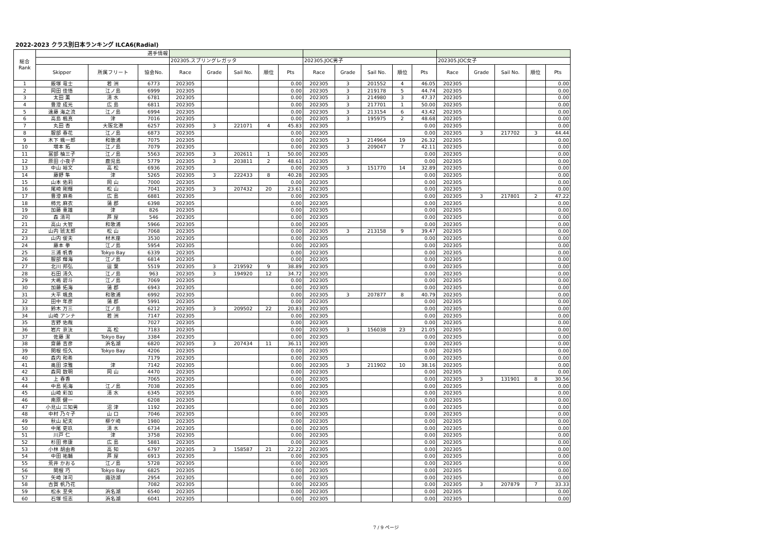2022-2023 クラス別日本ランキング ILCA6(Radial)
| 総合 Rank | 選手情報 | | | | | | | | | | | | | | | | | |
| | | | | 202305.スプリングレガッタ | | | | | 202305.JOC男子 | | | | | 202305.JOC女子 | | | | |
| | Skipper | 所属フリート | 協会No. | Race | Grade | Sail No. | 順位 | Pts | Race | Grade | Sail No. | 順位 | Pts | Race | Grade | Sail No. | 順位 | Pts |
| 1 | 飯塚 竜士 | 若 洲 | 6773 | 202305 | | | | 0.00 | 202305 | 3 | 201552 | 4 | 46.05 | 202305 | | | | 0.00 |
| 2 | 岡田 佳悟 | 江ノ島 | 6999 | 202305 | | | | 0.00 | 202305 | 3 | 219178 | 5 | 44.74 | 202305 | | | | 0.00 |
| 3 | 太田 薫 | 清 水 | 6781 | 202305 | | | | 0.00 | 202305 | 3 | 214980 | 3 | 47.37 | 202305 | | | | 0.00 |
| 4 | 豊澄 成光 | 広 島 | 6811 | 202305 | | | | 0.00 | 202305 | 3 | 217701 | 1 | 50.00 | 202305 | | | | 0.00 |
| 5 | 遠藤 海之流 | 江ノ島 | 6994 | 202305 | | | | 0.00 | 202305 | 3 | 213154 | 6 | 43.42 | 202305 | | | | 0.00 |
| 6 | 高島 楓真 | 津 | 7016 | 202305 | | | | 0.00 | 202305 | 3 | 195975 | 2 | 48.68 | 202305 | | | | 0.00 |
| 7 | 丸田 杏 | 大阪北港 | 6257 | 202305 | 3 | 221071 | 4 | 45.83 | 202305 | | | | 0.00 | 202305 | | | | 0.00 |
| 8 | 服部 春花 | 江ノ島 | 6873 | 202305 | | | | 0.00 | 202305 | | | | 0.00 | 202305 | 3 | 217702 | 3 | 44.44 |
| 9 | 木下 颯一郎 | 和歌浦 | 7075 | 202305 | | | | 0.00 | 202305 | 3 | 214964 | 19 | 26.32 | 202305 | | | | 0.00 |
| 10 | 増本 拓 | 江ノ島 | 7079 | 202305 | | | | 0.00 | 202305 | 3 | 209047 | 7 | 42.11 | 202305 | | | | 0.00 |
| 11 | 冨部 柚三子 | 江ノ島 | 5563 | 202305 | 3 | 202611 | 1 | 50.00 | 202305 | | | | 0.00 | 202305 | | | | 0.00 |
| 12 | 原田 小夜子 | 鹿児島 | 5779 | 202305 | 3 | 203811 | 2 | 48.61 | 202305 | | | | 0.00 | 202305 | | | | 0.00 |
| 13 | 中山 裕文 | 高 松 | 6936 | 202305 | | | | 0.00 | 202305 | 3 | 151770 | 14 | 32.89 | 202305 | | | | 0.00 |
| 14 | 藤野 隼 | 津 | 5265 | 202305 | 3 | 222433 | 8 | 40.28 | 202305 | | | | 0.00 | 202305 | | | | 0.00 |
| 15 | 山本 佑莉 | 岡 山 | 7000 | 202305 | | | | 0.00 | 202305 | | | | 0.00 | 202305 | | | | 0.00 |
| 16 | 尾崎 剛輝 | 松 山 | 7041 | 202305 | 3 | 207432 | 20 | 23.61 | 202305 | | | | 0.00 | 202305 | | | | 0.00 |
| 17 | 豊澄 麻希 | 広 島 | 6881 | 202305 | | | | 0.00 | 202305 | | | | 0.00 | 202305 | 3 | 217801 | 2 | 47.22 |
| 18 | 柿元 麻衣 | 蒲 郡 | 6398 | 202305 | | | | 0.00 | 202305 | | | | 0.00 | 202305 | | | | 0.00 |
| 19 | 加藤 重雄 | 津 | 826 | 202305 | | | | 0.00 | 202305 | | | | 0.00 | 202305 | | | | 0.00 |
| 20 | 森 清司 | 芦 屋 | 546 | 202305 | | | | 0.00 | 202305 | | | | 0.00 | 202305 | | | | 0.00 |
| 21 | 高山 大智 | 和歌浦 | 5966 | 202305 | | | | 0.00 | 202305 | | | | 0.00 | 202305 | | | | 0.00 |
| 22 | 山内 琥太郎 | 松 山 | 7068 | 202305 | | | | 0.00 | 202305 | 3 | 213158 | 9 | 39.47 | 202305 | | | | 0.00 |
| 23 | 山内 俊夫 | 材木座 | 3530 | 202305 | | | | 0.00 | 202305 | | | | 0.00 | 202305 | | | | 0.00 |
| 24 | 藤本 拳 | 江ノ島 | 5954 | 202305 | | | | 0.00 | 202305 | | | | 0.00 | 202305 | | | | 0.00 |
| 25 | 三浦 帆香 | Tokyo Bay | 6339 | 202305 | | | | 0.00 | 202305 | | | | 0.00 | 202305 | | | | 0.00 |
| 26 | 服部 輝海 | 江ノ島 | 6814 | 202305 | | | | 0.00 | 202305 | | | | 0.00 | 202305 | | | | 0.00 |
| 27 | 北川 邦弘 | 逗 葉 | 5519 | 202305 | 3 | 219592 | 9 | 38.89 | 202305 | | | | 0.00 | 202305 | | | | 0.00 |
| 28 | 石田 清久 | 江ノ島 | 963 | 202305 | 3 | 194920 | 12 | 34.72 | 202305 | | | | 0.00 | 202305 | | | | 0.00 |
| 29 | 大嶋 碧斗 | 江ノ島 | 7069 | 202305 | | | | 0.00 | 202305 | | | | 0.00 | 202305 | | | | 0.00 |
| 30 | 加藤 拓海 | 蒲 郡 | 6943 | 202305 | | | | 0.00 | 202305 | | | | 0.00 | 202305 | | | | 0.00 |
| 31 | 大平 颯良 | 和歌浦 | 6992 | 202305 | | | | 0.00 | 202305 | 3 | 207877 | 8 | 40.79 | 202305 | | | | 0.00 |
| 32 | 田中 年彦 | 蒲 郡 | 5991 | 202305 | | | | 0.00 | 202305 | | | | 0.00 | 202305 | | | | 0.00 |
| 33 | 鈴木 万三 | 江ノ島 | 6212 | 202305 | 3 | 209502 | 22 | 20.83 | 202305 | | | | 0.00 | 202305 | | | | 0.00 |
| 34 | 山崎 アンナ | 若 洲 | 7147 | 202305 | | | | 0.00 | 202305 | | | | 0.00 | 202305 | | | | 0.00 |
| 35 | 吉野 佑哉 | | 7027 | 202305 | | | | 0.00 | 202305 | | | | 0.00 | 202305 | | | | 0.00 |
| 36 | 岩片 京汰 | 高 松 | 7183 | 202305 | | | | 0.00 | 202305 | 3 | 156038 | 23 | 21.05 | 202305 | | | | 0.00 |
| 37 | 佐藤 潔 | Tokyo Bay | 3384 | 202305 | | | | 0.00 | 202305 | | | | 0.00 | 202305 | | | | 0.00 |
| 38 | 齋藤 吉彦 | 浜名湖 | 6820 | 202305 | 3 | 207434 | 11 | 36.11 | 202305 | | | | 0.00 | 202305 | | | | 0.00 |
| 39 | 関根 恒久 | Tokyo Bay | 4206 | 202305 | | | | 0.00 | 202305 | | | | 0.00 | 202305 | | | | 0.00 |
| 40 | 森内 和希 | | 7179 | 202305 | | | | 0.00 | 202305 | | | | 0.00 | 202305 | | | | 0.00 |
| 41 | 奥田 涼雅 | 津 | 7142 | 202305 | | | | 0.00 | 202305 | 3 | 211902 | 10 | 38.16 | 202305 | | | | 0.00 |
| 42 | 森岡 数明 | 岡 山 | 4470 | 202305 | | | | 0.00 | 202305 | | | | 0.00 | 202305 | | | | 0.00 |
| 43 | 上 春香 | | 7065 | 202305 | | | | 0.00 | 202305 | | | | 0.00 | 202305 | 3 | 131901 | 8 | 30.56 |
| 44 | 中島 拓海 | 江ノ島 | 7038 | 202305 | | | | 0.00 | 202305 | | | | 0.00 | 202305 | | | | 0.00 |
| 45 | 山崎 彩加 | 清 水 | 6345 | 202305 | | | | 0.00 | 202305 | | | | 0.00 | 202305 | | | | 0.00 |
| 46 | 南原 健一 | | 6208 | 202305 | | | | 0.00 | 202305 | | | | 0.00 | 202305 | | | | 0.00 |
| 47 | 小見山 三知男 | 沼 津 | 1192 | 202305 | | | | 0.00 | 202305 | | | | 0.00 | 202305 | | | | 0.00 |
| 48 | 中村 乃々子 | 山 口 | 7046 | 202305 | | | | 0.00 | 202305 | | | | 0.00 | 202305 | | | | 0.00 |
| 49 | 秋山 紀夫 | 柳ケ崎 | 1980 | 202305 | | | | 0.00 | 202305 | | | | 0.00 | 202305 | | | | 0.00 |
| 50 | 中尾 吏玖 | 清 水 | 6734 | 202305 | | | | 0.00 | 202305 | | | | 0.00 | 202305 | | | | 0.00 |
| 51 | 川戸 仁 | 津 | 3758 | 202305 | | | | 0.00 | 202305 | | | | 0.00 | 202305 | | | | 0.00 |
| 52 | 杉田 修康 | 広 島 | 5881 | 202305 | | | | 0.00 | 202305 | | | | 0.00 | 202305 | | | | 0.00 |
| 53 | 小林 胡由希 | 高 知 | 6797 | 202305 | 3 | 158587 | 21 | 22.22 | 202305 | | | | 0.00 | 202305 | | | | 0.00 |
| 54 | 中田 祐輔 | 芦 屋 | 6913 | 202305 | | | | 0.00 | 202305 | | | | 0.00 | 202305 | | | | 0.00 |
| 55 | 荒井 かおる | 江ノ島 | 5728 | 202305 | | | | 0.00 | 202305 | | | | 0.00 | 202305 | | | | 0.00 |
| 56 | 関根 巧 | Tokyo Bay | 6825 | 202305 | | | | 0.00 | 202305 | | | | 0.00 | 202305 | | | | 0.00 |
| 57 | 矢崎 洋司 | 諏訪湖 | 2954 | 202305 | | | | 0.00 | 202305 | | | | 0.00 | 202305 | | | | 0.00 |
| 58 | 古賀 帆乃花 | | 7082 | 202305 | | | | 0.00 | 202305 | | | | 0.00 | 202305 | 3 | 207879 | 7 | 33.33 |
| 59 | 松永 至央 | 浜名湖 | 6540 | 202305 | | | | 0.00 | 202305 | | | | 0.00 | 202305 | | | | 0.00 |
| 60 | 石塚 恒志 | 浜名湖 | 6041 | 202305 | | | | 0.00 | 202305 | | | | 0.00 | 202305 | | | | 0.00 |
7 / 9 ページ